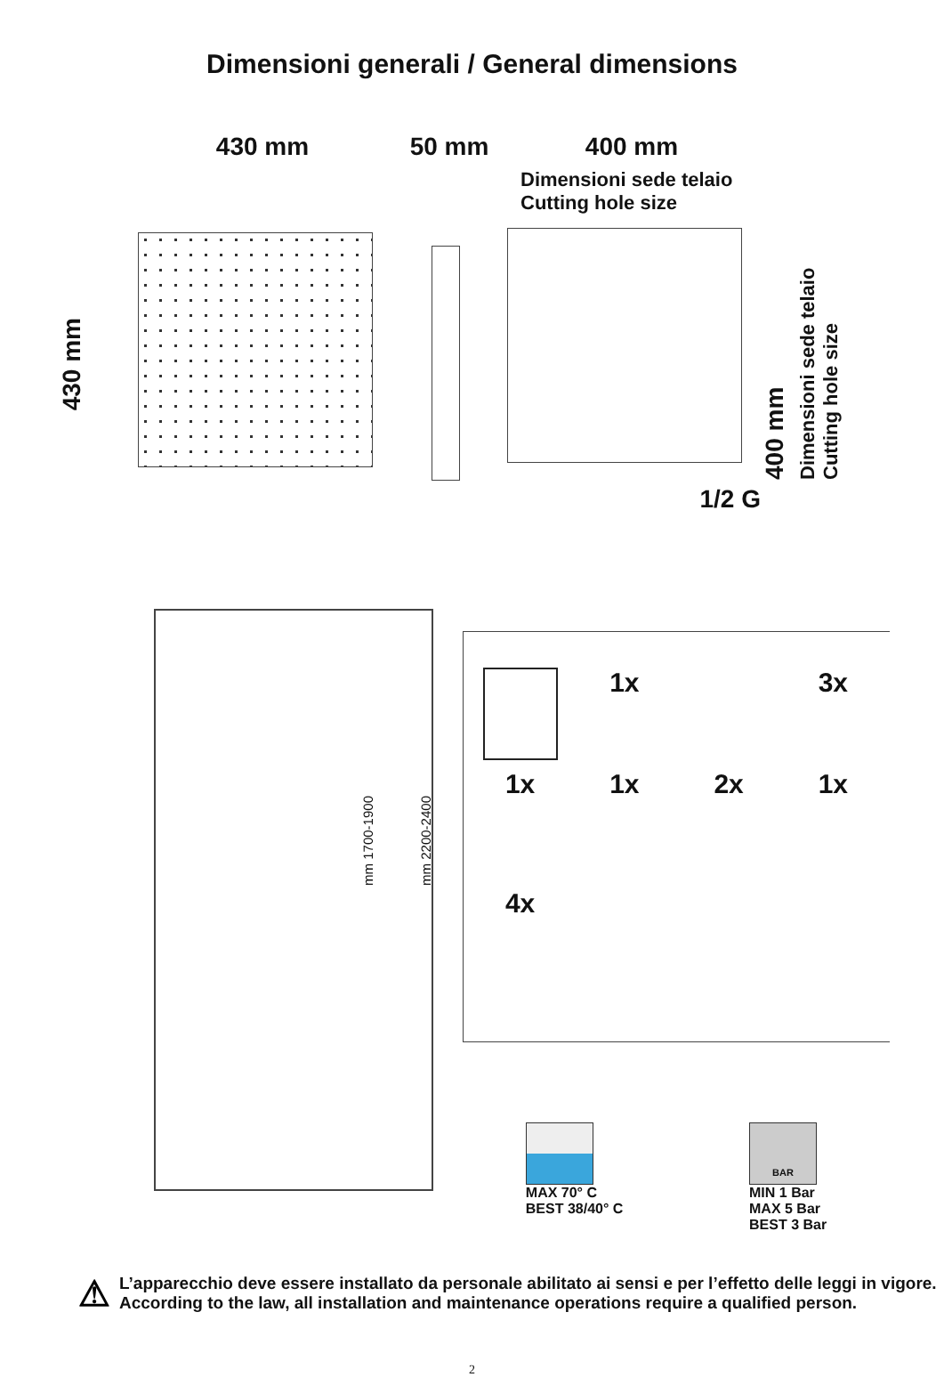Dimensioni generali / General dimensions
430 mm
430 mm 50 mm 400 mm
Dimensioni sede telaio
Cutting hole size
1/2 G
400 mm Dimensioni sede telaio
Cutting hole size
mm 1700-1900
mm 2200-2400
1x
3x
1x
1x
2x
1x
4x
MAX 70° C
BEST 38/40° C
BAR
MIN 1 Bar
MAX 5 Bar
BEST 3 Bar
⚠
L’apparecchio deve essere installato da personale abilitato ai sensi e per l’effetto delle leggi in vigore.
According to the law, all installation and maintenance operations require a qualified person.
2